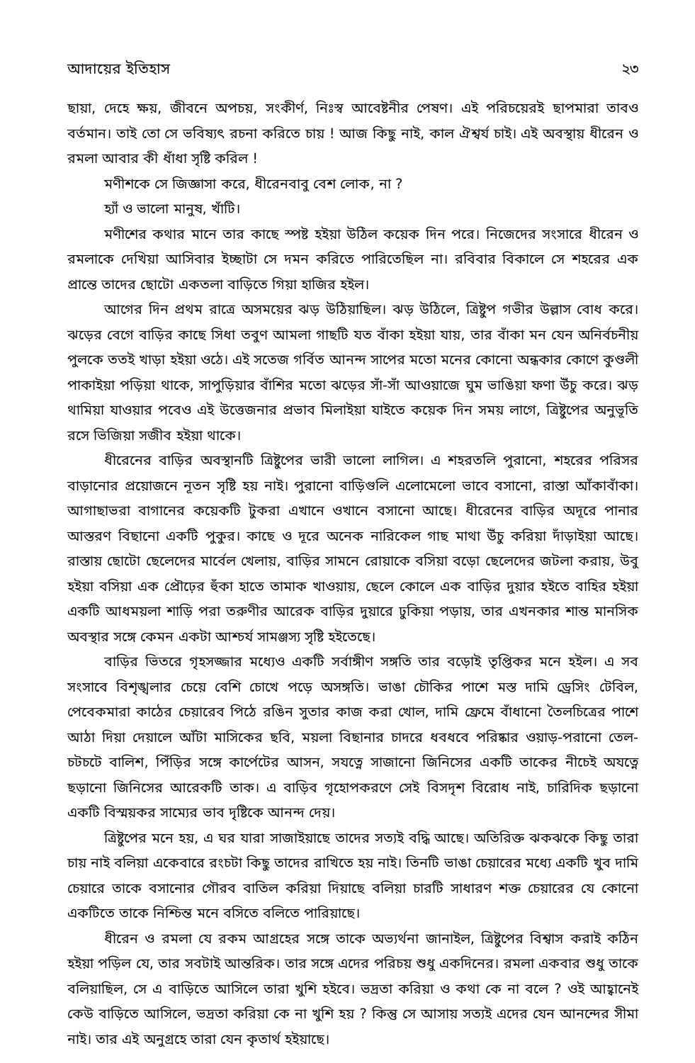আদায়ের ইতিহাস ২৩
ছায়া, দেহে ক্ষয়, জীবনে অপচয়, সংকীর্ণ, নিঃস্ব আবেষ্টনীর পেষণ। এই পরিচয়েরই ছাপমারা তাবও বর্তমান। তাই তো সে ভবিষ্যৎ রচনা করিতে চায় ! আজ কিছু নাই, কাল ঐশ্বর্য চাই। এই অবস্থায় ধীরেন ও রমলা আবার কী ধাঁধা সৃষ্টি করিল !
মণীশকে সে জিজ্ঞাসা করে, ধীরেনবাবু বেশ লোক, না ?
হ্যাঁ ও ভালো মানুষ, খাঁটি।
মণীশের কথার মানে তার কাছে স্পষ্ট হইয়া উঠিল কয়েক দিন পরে। নিজেদের সংসারে ধীরেন ও রমলাকে দেখিয়া আসিবার ইচ্ছাটা সে দমন করিতে পারিতেছিল না। রবিবার বিকালে সে শহরের এক প্রান্তে তাদের ছোটো একতলা বাড়িতে গিয়া হাজির হইল।
আগের দিন প্রথম রাত্রে অসময়ের ঝড় উঠিয়াছিল। ঝড় উঠিলে, ত্রিষ্টুপ গভীর উল্লাস বোধ করে। ঝড়ের বেগে বাড়ির কাছে সিধা তবুণ আমলা গাছটি যত বাঁকা হইয়া যায়, তার বাঁকা মন যেন অনির্বচনীয় পুলকে ততই খাড়া হইয়া ওঠে। এই সতেজ গর্বিত আনন্দ সাপের মতো মনের কোনো অন্ধকার কোণে কুণ্ডলী পাকাইয়া পড়িয়া থাকে, সাপুড়িয়ার বাঁশির মতো ঝড়ের সাঁ-সাঁ আওয়াজে ঘুম ভাঙিয়া ফণা উঁচু করে। ঝড় থামিয়া যাওয়ার পবেও এই উত্তেজনার প্রভাব মিলাইয়া যাইতে কয়েক দিন সময় লাগে, ত্রিষ্টুপের অনুভূতি রসে ভিজিয়া সজীব হইয়া থাকে।
ধীরেনের বাড়ির অবস্থানটি ত্রিষ্টুপের ভারী ভালো লাগিল। এ শহরতলি পুরানো, শহরের পরিসর বাড়ানোর প্রয়োজনে নূতন সৃষ্টি হয় নাই। পুরানো বাড়িগুলি এলোমেলো ভাবে বসানো, রাস্তা আঁকাবাঁকা। আগাছাভরা বাগানের কয়েকটি টুকরা এখানে ওখানে বসানো আছে। ধীরেনের বাড়ির অদূরে পানার আস্তরণ বিছানো একটি পুকুর। কাছে ও দূরে অনেক নারিকেল গাছ মাথা উঁচু করিয়া দাঁড়াইয়া আছে। রাস্তায় ছোটো ছেলেদের মার্বেল খেলায়, বাড়ির সামনে রোয়াকে বসিয়া বড়ো ছেলেদের জটলা করায়, উবু হইয়া বসিয়া এক প্রৌঢ়ের হুঁকা হাতে তামাক খাওয়ায়, ছেলে কোলে এক বাড়ির দুয়ার হইতে বাহির হইয়া একটি আধময়লা শাড়ি পরা তরুণীর আরেক বাড়ির দুয়ারে ঢুকিয়া পড়ায়, তার এখনকার শান্ত মানসিক অবস্থার সঙ্গে কেমন একটা আশ্চর্য সামঞ্জস্য সৃষ্টি হইতেছে।
বাড়ির ভিতরে গৃহসজ্জার মধ্যেও একটি সর্বাঙ্গীণ সঙ্গতি তার বড়োই তৃপ্তিকর মনে হইল। এ সব সংসাবে বিশৃঙ্খলার চেয়ে বেশি চোখে পড়ে অসঙ্গতি। ভাঙা চৌকির পাশে মস্ত দামি ড্রেসিং টেবিল, পেবেকমারা কাঠের চেয়ারেব পিঠে রঙিন সুতার কাজ করা খোল, দামি ফ্রেমে বাঁধানো তৈলচিত্রের পাশে আঠা দিয়া দেয়ালে আঁটা মাসিকের ছবি, ময়লা বিছানার চাদরে ধবধবে পরিষ্কার ওয়াড়-পরানো তেল-চটচটে বালিশ, পিঁড়ির সঙ্গে কার্পেটের আসন, সযত্নে সাজানো জিনিসের একটি তাকের নীচেই অযত্নে ছড়ানো জিনিসের আরেকটি তাক। এ বাড়িব গৃহোপকরণে সেই বিসদৃশ বিরোধ নাই, চারিদিক ছড়ানো একটি বিস্ময়কর সাম্যের ভাব দৃষ্টিকে আনন্দ দেয়।
ত্রিষ্টুপের মনে হয়, এ ঘর যারা সাজাইয়াছে তাদের সত্যই বদ্ধি আছে। অতিরিক্ত ঝকঝকে কিছু তারা চায় নাই বলিয়া একেবারে রংচটা কিছু তাদের রাখিতে হয় নাই। তিনটি ভাঙা চেয়ারের মধ্যে একটি খুব দামি চেয়ারে তাকে বসানোর গৌরব বাতিল করিয়া দিয়াছে বলিয়া চারটি সাধারণ শক্ত চেয়ারের যে কোনো একটিতে তাকে নিশ্চিন্ত মনে বসিতে বলিতে পারিয়াছে।
ধীরেন ও রমলা যে রকম আগ্রহের সঙ্গে তাকে অভ্যর্থনা জানাইল, ত্রিষ্টুপের বিশ্বাস করাই কঠিন হইয়া পড়িল যে, তার সবটাই আন্তরিক। তার সঙ্গে এদের পরিচয় শুধু একদিনের। রমলা একবার শুধু তাকে বলিয়াছিল, সে এ বাড়িতে আসিলে তারা খুশি হইবে। ভদ্রতা করিয়া ও কথা কে না বলে ? ওই আহ্বানেই কেউ বাড়িতে আসিলে, ভদ্রতা করিয়া কে না খুশি হয় ? কিন্তু সে আসায় সত্যই এদের যেন আনন্দের সীমা নাই। তার এই অনুগ্রহে তারা যেন কৃতার্থ হইয়াছে।